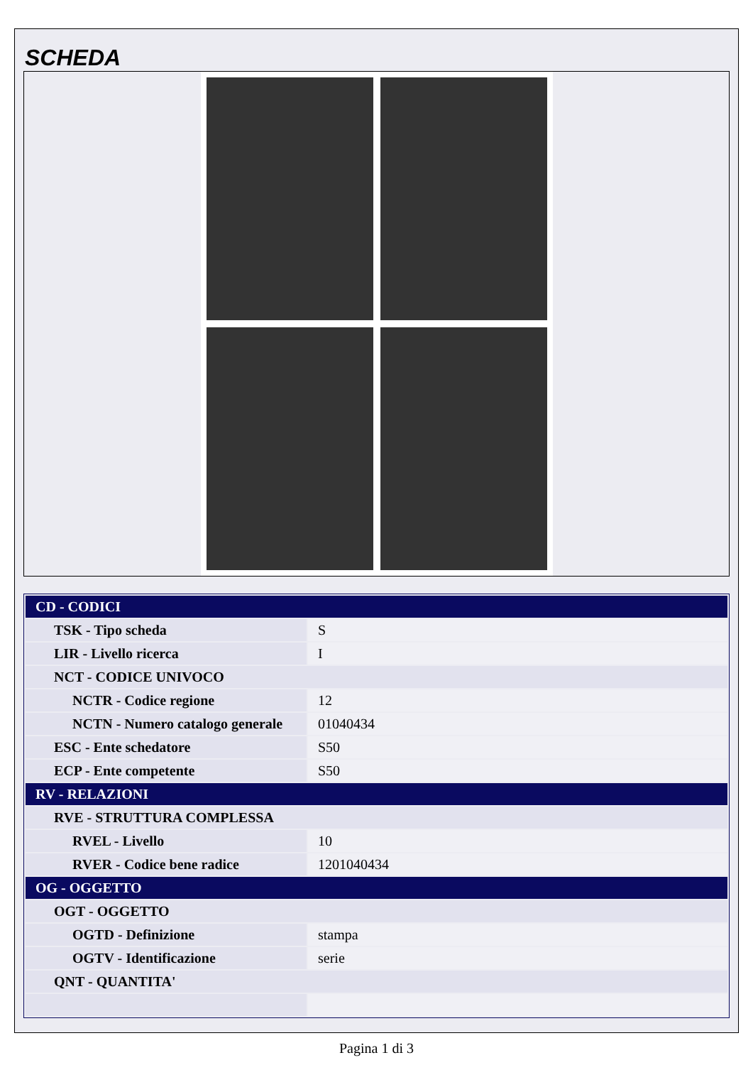SCHEDA
| CD - CODICI | |
| TSK - Tipo scheda | S |
| LIR - Livello ricerca | I |
| NCT - CODICE UNIVOCO | |
| NCTR - Codice regione | 12 |
| NCTN - Numero catalogo generale | 01040434 |
| ESC - Ente schedatore | S50 |
| ECP - Ente competente | S50 |
| RV - RELAZIONI | |
| RVE - STRUTTURA COMPLESSA | |
| RVEL - Livello | 10 |
| RVER - Codice bene radice | 1201040434 |
| OG - OGGETTO | |
| OGT - OGGETTO | |
| OGTD - Definizione | stampa |
| OGTV - Identificazione | serie |
| QNT - QUANTITA' | |
Pagina 1 di 3